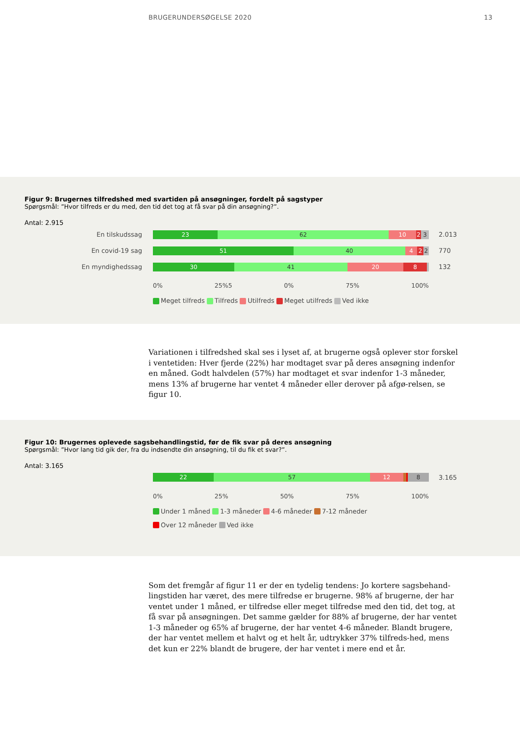BRUGERUNDERSØGELSE 2020 13
Figur 9: Brugernes tilfredshed med svartiden på ansøgninger, fordelt på sagstyper
Spørgsmål: ”Hvor tilfreds er du med, den tid det tog at få svar på din ansøgning?”.
Antal: 2.915
En tilskudssag
23 62 10 2 3
2.013
En covid-19 sag
51 40 4 2 2
770
En myndighedssag
30 41 20 8
132
0% 25%5 0% 75% 100%
Meget tilfreds Tilfreds Utilfreds Meget utilfreds Ved ikke
Variationen i tilfredshed skal ses i lyset af, at brugerne også oplever stor forskel i ventetiden: Hver fjerde (22%) har modtaget svar på deres ansøgning indenfor en måned. Godt halvdelen (57%) har modtaget et svar indenfor 1-3 måneder, mens 13% af brugerne har ventet 4 måneder eller derover på afgø-relsen, se figur 10.
Figur 10: Brugernes oplevede sagsbehandlingstid, før de fik svar på deres ansøgning
Spørgsmål: ”Hvor lang tid gik der, fra du indsendte din ansøgning, til du fik et svar?”.
Antal: 3.165
22 57 12 8
3.165
0% 25% 50% 75% 100%
Under 1 måned 1-3 måneder 4-6 måneder 7-12 måneder
Over 12 måneder Ved ikke
Som det fremgår af figur 11 er der en tydelig tendens: Jo kortere sagsbehand-lingstiden har været, des mere tilfredse er brugerne. 98% af brugerne, der har ventet under 1 måned, er tilfredse eller meget tilfredse med den tid, det tog, at få svar på ansøgningen. Det samme gælder for 88% af brugerne, der har ventet 1-3 måneder og 65% af brugerne, der har ventet 4-6 måneder. Blandt brugere, der har ventet mellem et halvt og et helt år, udtrykker 37% tilfreds-hed, mens det kun er 22% blandt de brugere, der har ventet i mere end et år.